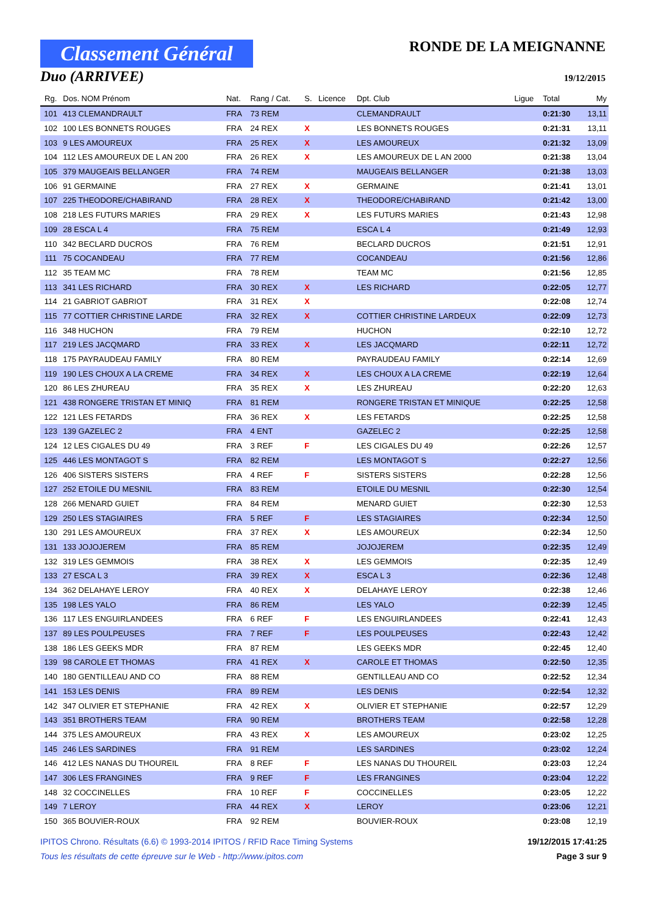Classement Général
Duo (ARRIVEE)
RONDE DE LA MEIGNANNE
19/12/2015
| Rg. | Dos. NOM Prénom | Nat. | Rang / Cat. | S. | Licence | Dpt. Club | Ligue | Total | My |
| --- | --- | --- | --- | --- | --- | --- | --- | --- | --- |
| 101 | 413 CLEMANDRAULT | FRA | 73 REM | | | CLEMANDRAULT | | 0:21:30 | 13,11 |
| 102 | 100 LES BONNETS ROUGES | FRA | 24 REX | X | | LES BONNETS ROUGES | | 0:21:31 | 13,11 |
| 103 | 9 LES AMOUREUX | FRA | 25 REX | X | | LES AMOUREUX | | 0:21:32 | 13,09 |
| 104 | 112 LES AMOUREUX DE L AN 200 | FRA | 26 REX | X | | LES AMOUREUX DE L AN 2000 | | 0:21:38 | 13,04 |
| 105 | 379 MAUGEAIS BELLANGER | FRA | 74 REM | | | MAUGEAIS BELLANGER | | 0:21:38 | 13,03 |
| 106 | 91 GERMAINE | FRA | 27 REX | X | | GERMAINE | | 0:21:41 | 13,01 |
| 107 | 225 THEODORE/CHABIRAND | FRA | 28 REX | X | | THEODORE/CHABIRAND | | 0:21:42 | 13,00 |
| 108 | 218 LES FUTURS MARIES | FRA | 29 REX | X | | LES FUTURS MARIES | | 0:21:43 | 12,98 |
| 109 | 28 ESCA L 4 | FRA | 75 REM | | | ESCA L 4 | | 0:21:49 | 12,93 |
| 110 | 342 BECLARD DUCROS | FRA | 76 REM | | | BECLARD DUCROS | | 0:21:51 | 12,91 |
| 111 | 75 COCANDEAU | FRA | 77 REM | | | COCANDEAU | | 0:21:56 | 12,86 |
| 112 | 35 TEAM MC | FRA | 78 REM | | | TEAM MC | | 0:21:56 | 12,85 |
| 113 | 341 LES RICHARD | FRA | 30 REX | X | | LES RICHARD | | 0:22:05 | 12,77 |
| 114 | 21 GABRIOT GABRIOT | FRA | 31 REX | X | | | | 0:22:08 | 12,74 |
| 115 | 77 COTTIER CHRISTINE LARDE | FRA | 32 REX | X | | COTTIER CHRISTINE LARDEUX | | 0:22:09 | 12,73 |
| 116 | 348 HUCHON | FRA | 79 REM | | | HUCHON | | 0:22:10 | 12,72 |
| 117 | 219 LES JACQMARD | FRA | 33 REX | X | | LES JACQMARD | | 0:22:11 | 12,72 |
| 118 | 175 PAYRAUDEAU FAMILY | FRA | 80 REM | | | PAYRAUDEAU FAMILY | | 0:22:14 | 12,69 |
| 119 | 190 LES CHOUX A LA CREME | FRA | 34 REX | X | | LES CHOUX A LA CREME | | 0:22:19 | 12,64 |
| 120 | 86 LES ZHUREAU | FRA | 35 REX | X | | LES ZHUREAU | | 0:22:20 | 12,63 |
| 121 | 438 RONGERE TRISTAN ET MINIQ | FRA | 81 REM | | | RONGERE TRISTAN ET MINIQUE | | 0:22:25 | 12,58 |
| 122 | 121 LES FETARDS | FRA | 36 REX | X | | LES FETARDS | | 0:22:25 | 12,58 |
| 123 | 139 GAZELEC 2 | FRA | 4 ENT | | | GAZELEC 2 | | 0:22:25 | 12,58 |
| 124 | 12 LES CIGALES DU 49 | FRA | 3 REF | F | | LES CIGALES DU 49 | | 0:22:26 | 12,57 |
| 125 | 446 LES MONTAGOT S | FRA | 82 REM | | | LES MONTAGOT S | | 0:22:27 | 12,56 |
| 126 | 406 SISTERS SISTERS | FRA | 4 REF | F | | SISTERS SISTERS | | 0:22:28 | 12,56 |
| 127 | 252 ETOILE DU MESNIL | FRA | 83 REM | | | ETOILE DU MESNIL | | 0:22:30 | 12,54 |
| 128 | 266 MENARD GUIET | FRA | 84 REM | | | MENARD GUIET | | 0:22:30 | 12,53 |
| 129 | 250 LES STAGIAIRES | FRA | 5 REF | F | | LES STAGIAIRES | | 0:22:34 | 12,50 |
| 130 | 291 LES AMOUREUX | FRA | 37 REX | X | | LES AMOUREUX | | 0:22:34 | 12,50 |
| 131 | 133 JOJOJEREM | FRA | 85 REM | | | JOJOJEREM | | 0:22:35 | 12,49 |
| 132 | 319 LES GEMMOIS | FRA | 38 REX | X | | LES GEMMOIS | | 0:22:35 | 12,49 |
| 133 | 27 ESCA L 3 | FRA | 39 REX | X | | ESCA L 3 | | 0:22:36 | 12,48 |
| 134 | 362 DELAHAYE LEROY | FRA | 40 REX | X | | DELAHAYE LEROY | | 0:22:38 | 12,46 |
| 135 | 198 LES YALO | FRA | 86 REM | | | LES YALO | | 0:22:39 | 12,45 |
| 136 | 117 LES ENGUIRLANDEES | FRA | 6 REF | F | | LES ENGUIRLANDEES | | 0:22:41 | 12,43 |
| 137 | 89 LES POULPEUSES | FRA | 7 REF | F | | LES POULPEUSES | | 0:22:43 | 12,42 |
| 138 | 186 LES GEEKS MDR | FRA | 87 REM | | | LES GEEKS MDR | | 0:22:45 | 12,40 |
| 139 | 98 CAROLE ET THOMAS | FRA | 41 REX | X | | CAROLE ET THOMAS | | 0:22:50 | 12,35 |
| 140 | 180 GENTILLEAU AND CO | FRA | 88 REM | | | GENTILLEAU AND CO | | 0:22:52 | 12,34 |
| 141 | 153 LES DENIS | FRA | 89 REM | | | LES DENIS | | 0:22:54 | 12,32 |
| 142 | 347 OLIVIER ET STEPHANIE | FRA | 42 REX | X | | OLIVIER ET STEPHANIE | | 0:22:57 | 12,29 |
| 143 | 351 BROTHERS TEAM | FRA | 90 REM | | | BROTHERS TEAM | | 0:22:58 | 12,28 |
| 144 | 375 LES AMOUREUX | FRA | 43 REX | X | | LES AMOUREUX | | 0:23:02 | 12,25 |
| 145 | 246 LES SARDINES | FRA | 91 REM | | | LES SARDINES | | 0:23:02 | 12,24 |
| 146 | 412 LES NANAS DU THOUREIL | FRA | 8 REF | F | | LES NANAS DU THOUREIL | | 0:23:03 | 12,24 |
| 147 | 306 LES FRANGINES | FRA | 9 REF | F | | LES FRANGINES | | 0:23:04 | 12,22 |
| 148 | 32 COCCINELLES | FRA | 10 REF | F | | COCCINELLES | | 0:23:05 | 12,22 |
| 149 | 7 LEROY | FRA | 44 REX | X | | LEROY | | 0:23:06 | 12,21 |
| 150 | 365 BOUVIER-ROUX | FRA | 92 REM | | | BOUVIER-ROUX | | 0:23:08 | 12,19 |
IPITOS Chrono. Résultats (6.6) © 1993-2014 IPITOS / RFID Race Timing Systems 19/12/2015 17:41:25
Tous les résultats de cette épreuve sur le Web - http://www.ipitos.com Page 3 sur 9